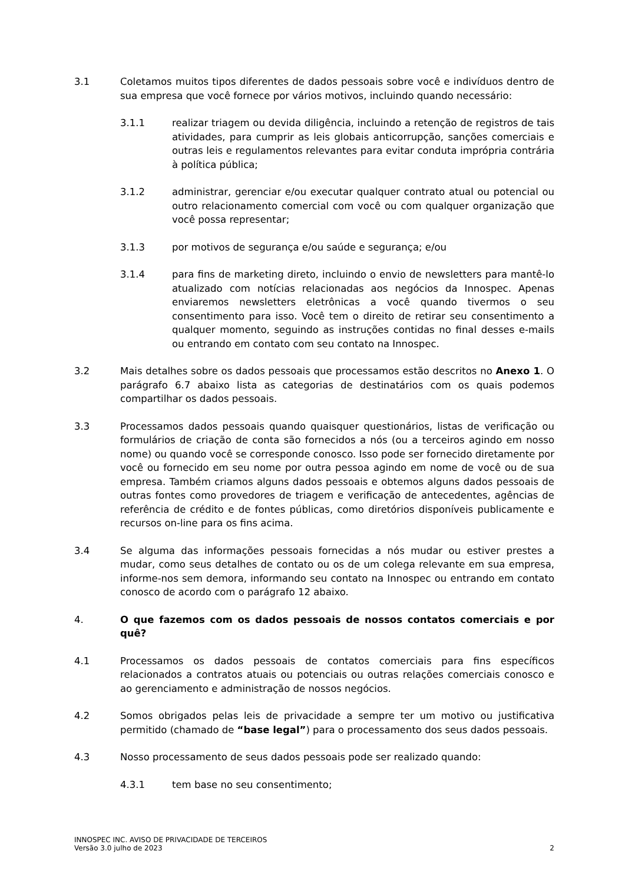3.1 Coletamos muitos tipos diferentes de dados pessoais sobre você e indivíduos dentro de sua empresa que você fornece por vários motivos, incluindo quando necessário:
3.1.1 realizar triagem ou devida diligência, incluindo a retenção de registros de tais atividades, para cumprir as leis globais anticorrupção, sanções comerciais e outras leis e regulamentos relevantes para evitar conduta imprópria contrária à política pública;
3.1.2 administrar, gerenciar e/ou executar qualquer contrato atual ou potencial ou outro relacionamento comercial com você ou com qualquer organização que você possa representar;
3.1.3 por motivos de segurança e/ou saúde e segurança; e/ou
3.1.4 para fins de marketing direto, incluindo o envio de newsletters para mantê-lo atualizado com notícias relacionadas aos negócios da Innospec. Apenas enviaremos newsletters eletrônicas a você quando tivermos o seu consentimento para isso. Você tem o direito de retirar seu consentimento a qualquer momento, seguindo as instruções contidas no final desses e-mails ou entrando em contato com seu contato na Innospec.
3.2 Mais detalhes sobre os dados pessoais que processamos estão descritos no Anexo 1. O parágrafo 6.7 abaixo lista as categorias de destinatários com os quais podemos compartilhar os dados pessoais.
3.3 Processamos dados pessoais quando quaisquer questionários, listas de verificação ou formulários de criação de conta são fornecidos a nós (ou a terceiros agindo em nosso nome) ou quando você se corresponde conosco. Isso pode ser fornecido diretamente por você ou fornecido em seu nome por outra pessoa agindo em nome de você ou de sua empresa. Também criamos alguns dados pessoais e obtemos alguns dados pessoais de outras fontes como provedores de triagem e verificação de antecedentes, agências de referência de crédito e de fontes públicas, como diretórios disponíveis publicamente e recursos on-line para os fins acima.
3.4 Se alguma das informações pessoais fornecidas a nós mudar ou estiver prestes a mudar, como seus detalhes de contato ou os de um colega relevante em sua empresa, informe-nos sem demora, informando seu contato na Innospec ou entrando em contato conosco de acordo com o parágrafo 12 abaixo.
4. O que fazemos com os dados pessoais de nossos contatos comerciais e por quê?
4.1 Processamos os dados pessoais de contatos comerciais para fins específicos relacionados a contratos atuais ou potenciais ou outras relações comerciais conosco e ao gerenciamento e administração de nossos negócios.
4.2 Somos obrigados pelas leis de privacidade a sempre ter um motivo ou justificativa permitido (chamado de “base legal”) para o processamento dos seus dados pessoais.
4.3 Nosso processamento de seus dados pessoais pode ser realizado quando:
4.3.1 tem base no seu consentimento;
INNOSPEC INC. AVISO DE PRIVACIDADE DE TERCEIROS
Versão 3.0 julho de 2023
2